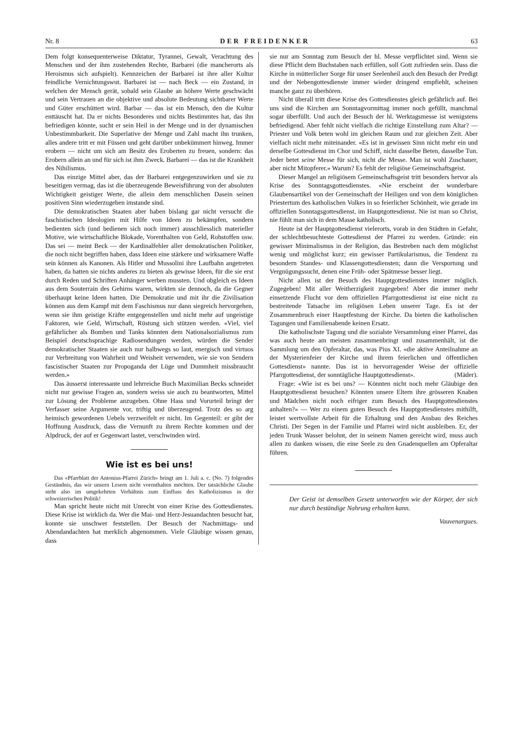Nr. 8 DER FREIDENKER 63
Dem folgt konsequenterweise Diktatur, Tyrannei, Gewalt, Verachtung des Menschen und der ihm zustehenden Rechte, Barbarei (die mancherorts als Heroismus sich aufspielt). Kennzeichen der Barbarei ist ihre aller Kultur feindliche Vernichtungswut. Barbarei ist — nach Beck — ein Zustand, in welchen der Mensch gerät, sobald sein Glaube an höhere Werte geschwächt und sein Vertrauen an die objektive und absolute Bedeutung sichtbarer Werte und Güter erschüttert wird. Barbar — das ist ein Mensch, den die Kultur enttäuscht hat. Da er nichts Besonderes und nichts Bestimmtes hat, das ihn befriedigen könnte, sucht er sein Heil in der Menge und in der dynamischen Unbestimmbarkeit. Die Superlative der Menge und Zahl macht ihn trunken, alles andere tritt er mit Füssen und geht darüber unbekümmert hinweg. Immer erobern — nicht um sich am Besitz des Eroberten zu freuen, sondern: das Erobern allein an und für sich ist ihm Zweck. Barbarei — das ist die Krankheit des Nihilismus.
Das einzige Mittel aber, das der Barbarei entgegenzuwirken und sie zu beseitigen vermag, das ist die überzeugende Beweisführung von der absoluten Wichtigkeit geistiger Werte, die allein dem menschlichen Dasein seinen positiven Sinn wiederzugeben imstande sind.
Die demokratischen Staaten aber haben bislang gar nicht versucht die faschistischen Ideologien mit Hilfe von Ideen zu bekämpfen, sondern bedienten sich (und bedienen sich noch immer) ausschliesslich materieller Motive, wie wirtschaftliche Blokade, Vorenthalten von Geld, Rohstoffen usw. Das sei — meint Beck — der Kardinalfehler aller demokratischen Politiker, die noch nicht begriffen haben, dass Ideen eine stärkere und wirksamere Waffe sein können als Kanonen. Als Hitler und Mussolini ihre Laufbahn angetreten haben, da hatten sie nichts anderes zu bieten als gewisse Ideen, für die sie erst durch Reden und Schriften Anhänger werben mussten. Und obgleich es Ideen aus dem Souterrain des Gehirns waren, wirkten sie dennoch, da die Gegner überhaupt keine Ideen hatten. Die Demokratie und mit ihr die Zivilisation können aus dem Kampf mit dem Faschismus nur dann siegreich hervorgehen, wenn sie ihm geistige Kräfte entgegenstellen und nicht mehr auf ungeistige Faktoren, wie Geld, Wirtschaft, Rüstung sich stützen werden. «Viel, viel gefährlicher als Bomben und Tanks könnten dem Nationalsozialismus zum Beispiel deutschsprachige Radiosendungen werden, würden die Sender demokratischer Staaten sie auch nur halbwegs so laut, energisch und virtuos zur Verbreitung von Wahrheit und Weisheit verwenden, wie sie von Sendern fascistischer Staaten zur Propoganda der Lüge und Dummheit missbraucht werden.»
Das äusserst interessante und lehrreiche Buch Maximilian Becks schneidet nicht nur gewisse Fragen an, sondern weiss sie auch zu beantworten, Mittel zur Lösung der Probleme anzugeben. Ohne Hass und Vorurteil bringt der Verfasser seine Argumente vor, triftig und überzeugend. Trotz des so arg heimisch gewordenen Uebels verzweifelt er nicht. Im Gegenteil: er gibt der Hoffnung Ausdruck, dass die Vernunft zu ihrem Rechte kommen und der Alpdruck, der auf er Gegenwart lastet, verschwinden wird.
Wie ist es bei uns!
Das «Pfarrblatt der Antonius-Pfarrei Zürich» bringt am 1. Juli a. c. (No. 7) folgendes Geständnis, das wir unsern Lesern nicht vorenthalten möchten. Der tatsächliche Glaube steht also im umgekehrten Verhältnis zum Einfluss des Katholizismus in der schweizerischen Politik!
Man spricht heute nicht mit Unrecht von einer Krise des Gottesdienstes. Diese Krise ist wirklich da. Wer die Mai- und Herz-Jesuandachten besucht hat, konnte sie unschwer feststellen. Der Besuch der Nachmittags- und Abendandachten hat merklich abgenommen. Viele Gläubige wissen genau, dass
sie nur am Sonntag zum Besuch der hl. Messe verpflichtet sind. Wenn sie diese Pflicht dem Buchstaben nach erfüllen, soll Gott zufrieden sein. Dass die Kirche in mütterlicher Sorge für unser Seelenheil auch den Besuch der Predigt und der Nebengottesdienste immer wieder dringend empfiehlt, scheinen manche ganz zu überhören.
Nicht überall tritt diese Krise des Gottesdienstes gleich gefährlich auf. Bei uns sind die Kirchen am Sonntagvormittag immer noch gefüllt, manchmal sogar überfüllt. Und auch der Besuch der hl. Werktagsmesse ist wenigstens befriedigend. Aber fehlt nicht vielfach die richtige Einstellung zum Altar? — Priester und Volk beten wohl im gleichen Raum und zur gleichen Zeit. Aber vielfach nicht mehr miteinander. «Es ist in gewissen Sinn nicht mehr ein und derselbe Gottesdienst im Chor und Schiff, nicht dasselbe Beten, dasselbe Tun. Jeder betet seine Messe für sich, nicht die Messe. Man ist wohl Zuschauer, aber nicht Mitopferer.» Warum? Es fehlt der religiöse Gemeinschaftsgeist.
Dieser Mangel an religiösem Gemeinschaftsgeist tritt besonders hervor als Krise des Sonntagsgottesdienstes. «Nie erscheint der wunderbare Glaubensartikel von der Gemeinschaft der Heiligen und von dem königlichen Priestertum des katholischen Volkes in so feierlicher Schönheit, wie gerade im offiziellen Sonntagsgottesdienst, im Hauptgottesdienst. Nie ist man so Christ, nie fühlt man sich in dem Masse katholisch.
Heute ist der Hauptgottesdienst vielerorts, vorab in den Städten in Gefahr, der schlechtbesuchteste Gottesdienst der Pfarrei zu werden. Gründe: ein gewisser Minimalismus in der Religion, das Bestreben nach dem möglichst wenig und möglichst kurz; ein gewisser Partikularismus, die Tendenz zu besondern Standes- und Klassengottesdiensten; dann die Versportung und Vergnügungssucht, denen eine Früh- oder Spätmesse besser liegt.
Nicht allen ist der Besuch des Hauptgottesdienstes immer möglich. Zugegeben! Mit aller Weitherzigkeit zugegeben! Aber die immer mehr einsetzende Flucht vor dem offiziellen Pfarrgottesdienst ist eine nicht zu bestreitende Tatsache im religiösen Leben unserer Tage. Es ist der Zusammenbruch einer Hauptfestung der Kirche. Da bieten die katholischen Tagungen und Familienabende keinen Ersatz.
Die katholischste Tagung und die sozialste Versammlung einer Pfarrei, das was auch heute am meisten zusammenbringt und zusammenhält, ist die Sammlung um den Opferaltar, das, was Pius XI. «die aktive Anteilnahme an der Mysterienfeier der Kirche und ihrem feierlichen und öffentlichen Gottesdienst» nannte. Das ist in hervorragender Weise der offizielle Pfarrgottesdienst, der sonntägliche Hauptgottesdienst». (Mäder).
Frage: «Wie ist es bei uns? — Könnten nicht noch mehr Gläubige den Hauptgottesdienst besuchen? Könnten unsere Eltern ihre grösseren Knaben und Mädchen nicht noch eifriger zum Besuch des Hauptgottesdienstes anhalten?» — Wer zu einem guten Besuch des Hauptgottesdienstes mithilft, leistet wertvollste Arbeit für die Erhaltung und den Ausbau des Reiches Christi. Der Segen in der Familie und Pfarrei wird nicht ausbleiben. Er, der jeden Trunk Wasser belohnt, der in seinem Namen gereicht wird, muss auch allen zu danken wissen, die eine Seele zu den Gnadenquellen am Opferaltar führen.
Der Geist ist demselben Gesetz unterworfen wie der Körper, der sich nur durch beständige Nahrung erhalten kann.
Vauvenargues.